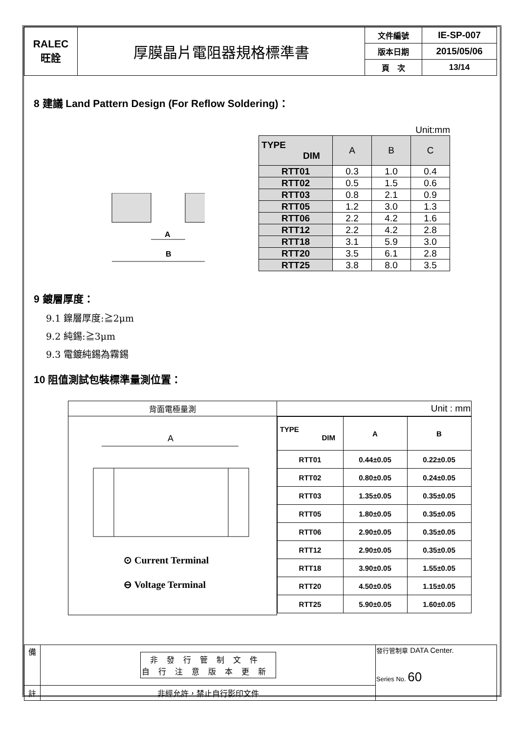| RALEC 旺詮 | 厚膜晶片電阻器規格標準書 | 文件編號 | IE-SP-007 |
| | | 版本日期 | 2015/05/06 |
| | | 頁 次 | 13/14 |
8 建議 Land Pattern Design (For Reflow Soldering)：
A
B
Unit:mm
| TYPE DIM | A | B | C |
| RTT01 | 0.3 | 1.0 | 0.4 |
| RTT02 | 0.5 | 1.5 | 0.6 |
| RTT03 | 0.8 | 2.1 | 0.9 |
| RTT05 | 1.2 | 3.0 | 1.3 |
| RTT06 | 2.2 | 4.2 | 1.6 |
| RTT12 | 2.2 | 4.2 | 2.8 |
| RTT18 | 3.1 | 5.9 | 3.0 |
| RTT20 | 3.5 | 6.1 | 2.8 |
| RTT25 | 3.8 | 8.0 | 3.5 |
9 鍍層厚度：
9.1 鎳層厚度:≧2μm
9.2 純錫:≧3μm
9.3 電鍍純錫為霧錫
10 阻值測試包裝標準量測位置：
| 背面電極量測 | Unit : mm |
| A ⊙ Current Terminal ⊖ Voltage Terminal | / TYPE DIM / A / B / / RTT01 / 0.44±0.05 / 0.22±0.05 / / RTT02 / 0.80±0.05 / 0.24±0.05 / / RTT03 / 1.35±0.05 / 0.35±0.05 / / RTT05 / 1.80±0.05 / 0.35±0.05 / / RTT06 / 2.90±0.05 / 0.35±0.05 / / RTT12 / 2.90±0.05 / 0.35±0.05 / / RTT18 / 3.90±0.05 / 1.55±0.05 / / RTT20 / 4.50±0.05 / 1.15±0.05 / / RTT25 / 5.90±0.05 / 1.60±0.05 / |
| 備 | 非發行管制文件 自行注意版本更新 | 發行管制章 DATA Center. Series No. 60 |
| 註 | 非經允許，禁止自行影印文件 | |